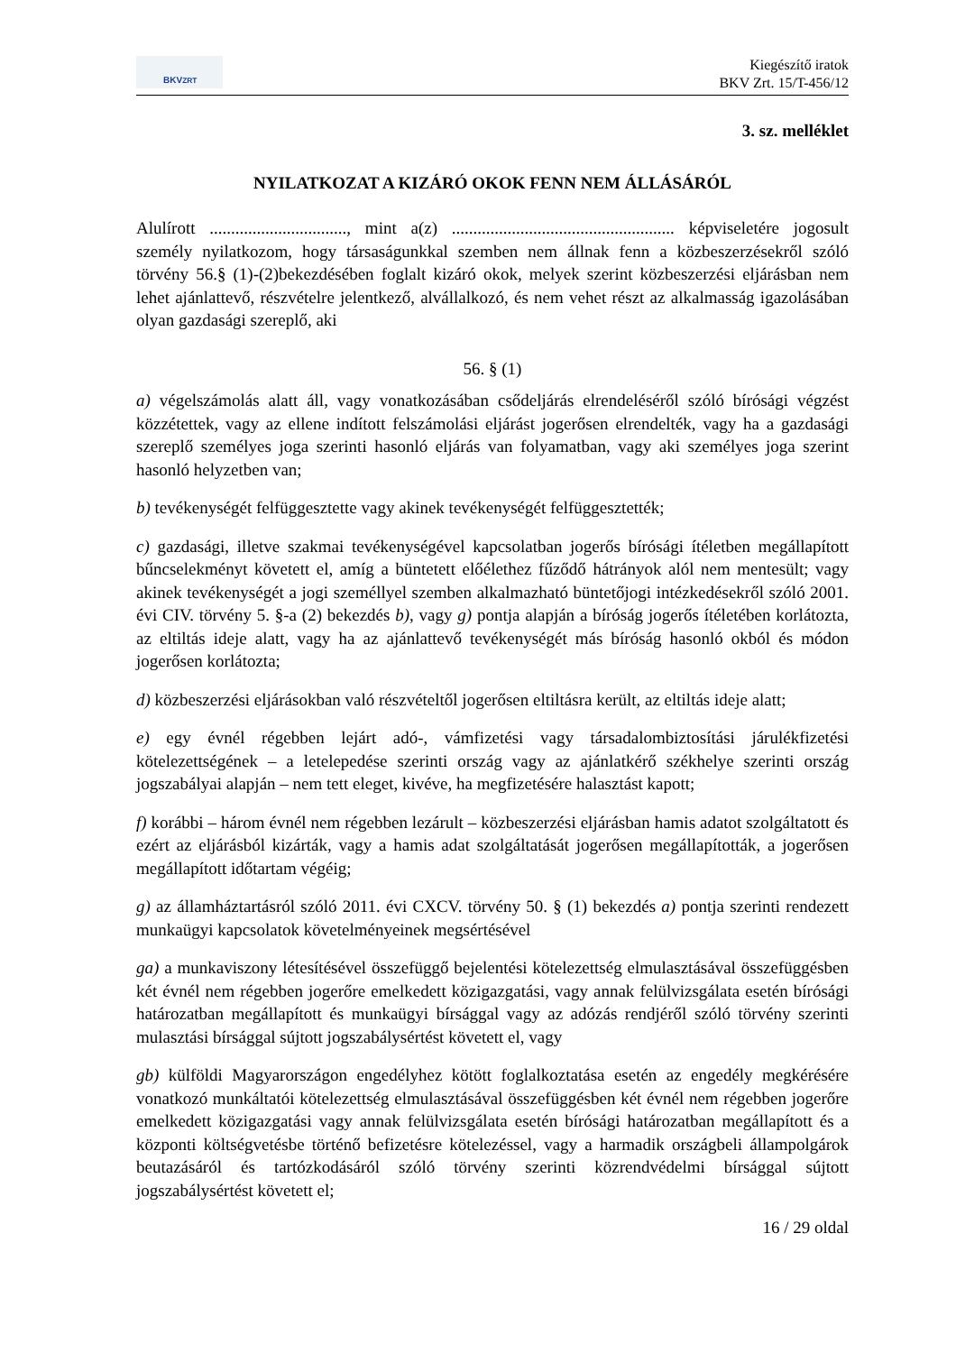BKV<sup>ZRT</sup>
Kiegészítő iratok
BKV Zrt. 15/T-456/12
3. sz. melléklet
NYILATKOZAT A KIZÁRÓ OKOK FENN NEM ÁLLÁSÁRÓL
Alulírott ................................, mint a(z) .................................................... képviseletére jogosult személy nyilatkozom, hogy társaságunkkal szemben nem állnak fenn a közbeszerzésekről szóló törvény 56.§ (1)-(2)bekezdésében foglalt kizáró okok, melyek szerint közbeszerzési eljárásban nem lehet ajánlattevő, részvételre jelentkező, alvállalkozó, és nem vehet részt az alkalmasság igazolásában olyan gazdasági szereplő, aki
56. § (1)
a) végelszámolás alatt áll, vagy vonatkozásában csődeljárás elrendeléséről szóló bírósági végzést közzétettek, vagy az ellene indított felszámolási eljárást jogerősen elrendelték, vagy ha a gazdasági szereplő személyes joga szerinti hasonló eljárás van folyamatban, vagy aki személyes joga szerint hasonló helyzetben van;
b) tevékenységét felfüggesztette vagy akinek tevékenységét felfüggesztették;
c) gazdasági, illetve szakmai tevékenységével kapcsolatban jogerős bírósági ítéletben megállapított bűncselekményt követett el, amíg a büntetett előélethez fűződő hátrányok alól nem mentesült; vagy akinek tevékenységét a jogi személlyel szemben alkalmazható büntetőjogi intézkedésekről szóló 2001. évi CIV. törvény 5. §-a (2) bekezdés b), vagy g) pontja alapján a bíróság jogerős ítéletében korlátozta, az eltiltás ideje alatt, vagy ha az ajánlattevő tevékenységét más bíróság hasonló okból és módon jogerősen korlátozta;
d) közbeszerzési eljárásokban való részvételtől jogerősen eltiltásra került, az eltiltás ideje alatt;
e) egy évnél régebben lejárt adó-, vámfizetési vagy társadalombiztosítási járulékfizetési kötelezettségének – a letelepedése szerinti ország vagy az ajánlatkérő székhelye szerinti ország jogszabályai alapján – nem tett eleget, kivéve, ha megfizetésére halasztást kapott;
f) korábbi – három évnél nem régebben lezárult – közbeszerzési eljárásban hamis adatot szolgáltatott és ezért az eljárásból kizárták, vagy a hamis adat szolgáltatását jogerősen megállapították, a jogerősen megállapított időtartam végéig;
g) az államháztartásról szóló 2011. évi CXCV. törvény 50. § (1) bekezdés a) pontja szerinti rendezett munkaügyi kapcsolatok követelményeinek megsértésével
ga) a munkaviszony létesítésével összefüggő bejelentési kötelezettség elmulasztásával összefüggésben két évnél nem régebben jogerőre emelkedett közigazgatási, vagy annak felülvizsgálata esetén bírósági határozatban megállapított és munkaügyi bírsággal vagy az adózás rendjéről szóló törvény szerinti mulasztási bírsággal sújtott jogszabálysértést követett el, vagy
gb) külföldi Magyarországon engedélyhez kötött foglalkoztatása esetén az engedély megkérésére vonatkozó munkáltatói kötelezettség elmulasztásával összefüggésben két évnél nem régebben jogerőre emelkedett közigazgatási vagy annak felülvizsgálata esetén bírósági határozatban megállapított és a központi költségvetésbe történő befizetésre kötelezéssel, vagy a harmadik országbeli állampolgárok beutazásáról és tartózkodásáról szóló törvény szerinti közrendvédelmi bírsággal sújtott jogszabálysértést követett el;
16 / 29 oldal